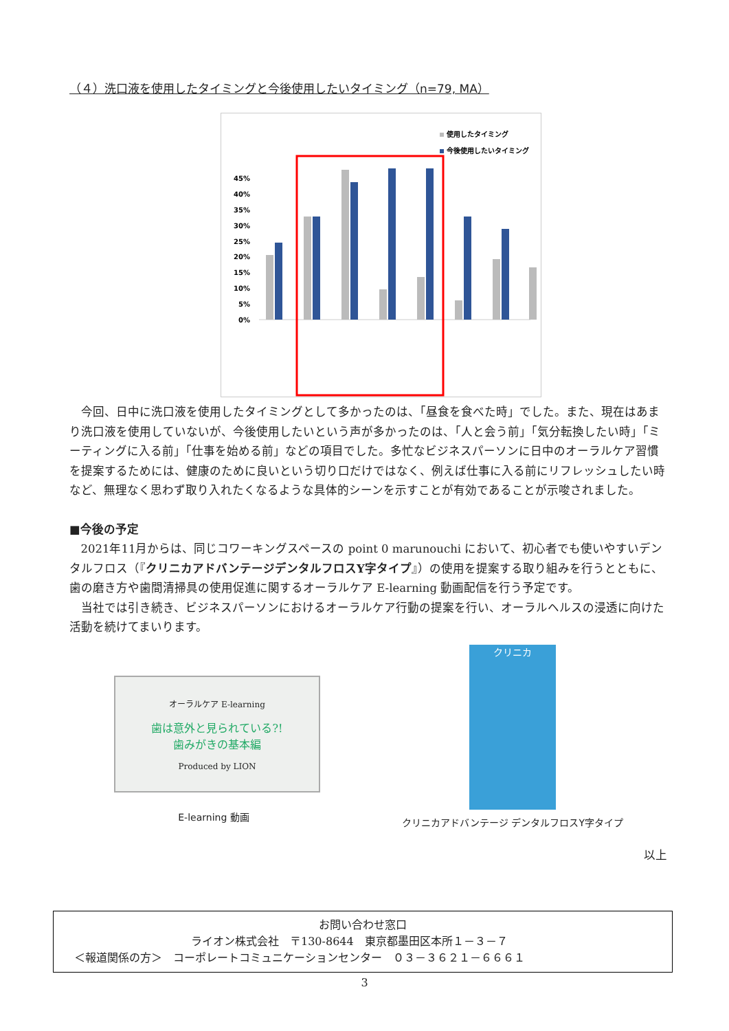（４）洗口液を使用したタイミングと今後使用したいタイミング（n=79, MA）
使用したタイミング
今後使用したいタイミング
45%
40%
35%
30%
25%
20%
15%
10%
5%
0%
今回、日中に洗口液を使用したタイミングとして多かったのは、「昼食を食べた時」でした。また、現在はあまり洗口液を使用していないが、今後使用したいという声が多かったのは、「人と会う前」「気分転換したい時」「ミーティングに入る前」「仕事を始める前」などの項目でした。多忙なビジネスパーソンに日中のオーラルケア習慣を提案するためには、健康のために良いという切り口だけではなく、例えば仕事に入る前にリフレッシュしたい時など、無理なく思わず取り入れたくなるような具体的シーンを示すことが有効であることが示唆されました。
■今後の予定
2021年11月からは、同じコワーキングスペースの point 0 marunouchi において、初心者でも使いやすいデンタルフロス（『クリニカアドバンテージデンタルフロスY字タイプ』）の使用を提案する取り組みを行うとともに、歯の磨き方や歯間清掃具の使用促進に関するオーラルケア E-learning 動画配信を行う予定です。
当社では引き続き、ビジネスパーソンにおけるオーラルケア行動の提案を行い、オーラルヘルスの浸透に向けた活動を続けてまいります。
オーラルケア E-learning
歯は意外と見られている?!
歯みがきの基本編
Produced by LION
E-learning 動画
クリニカ
クリニカアドバンテージ デンタルフロスY字タイプ
以上
お問い合わせ窓口
ライオン株式会社　〒130-8644　東京都墨田区本所１－３－７
＜報道関係の方＞　コーポレートコミュニケーションセンター　０３－３６２１－６６６１
3